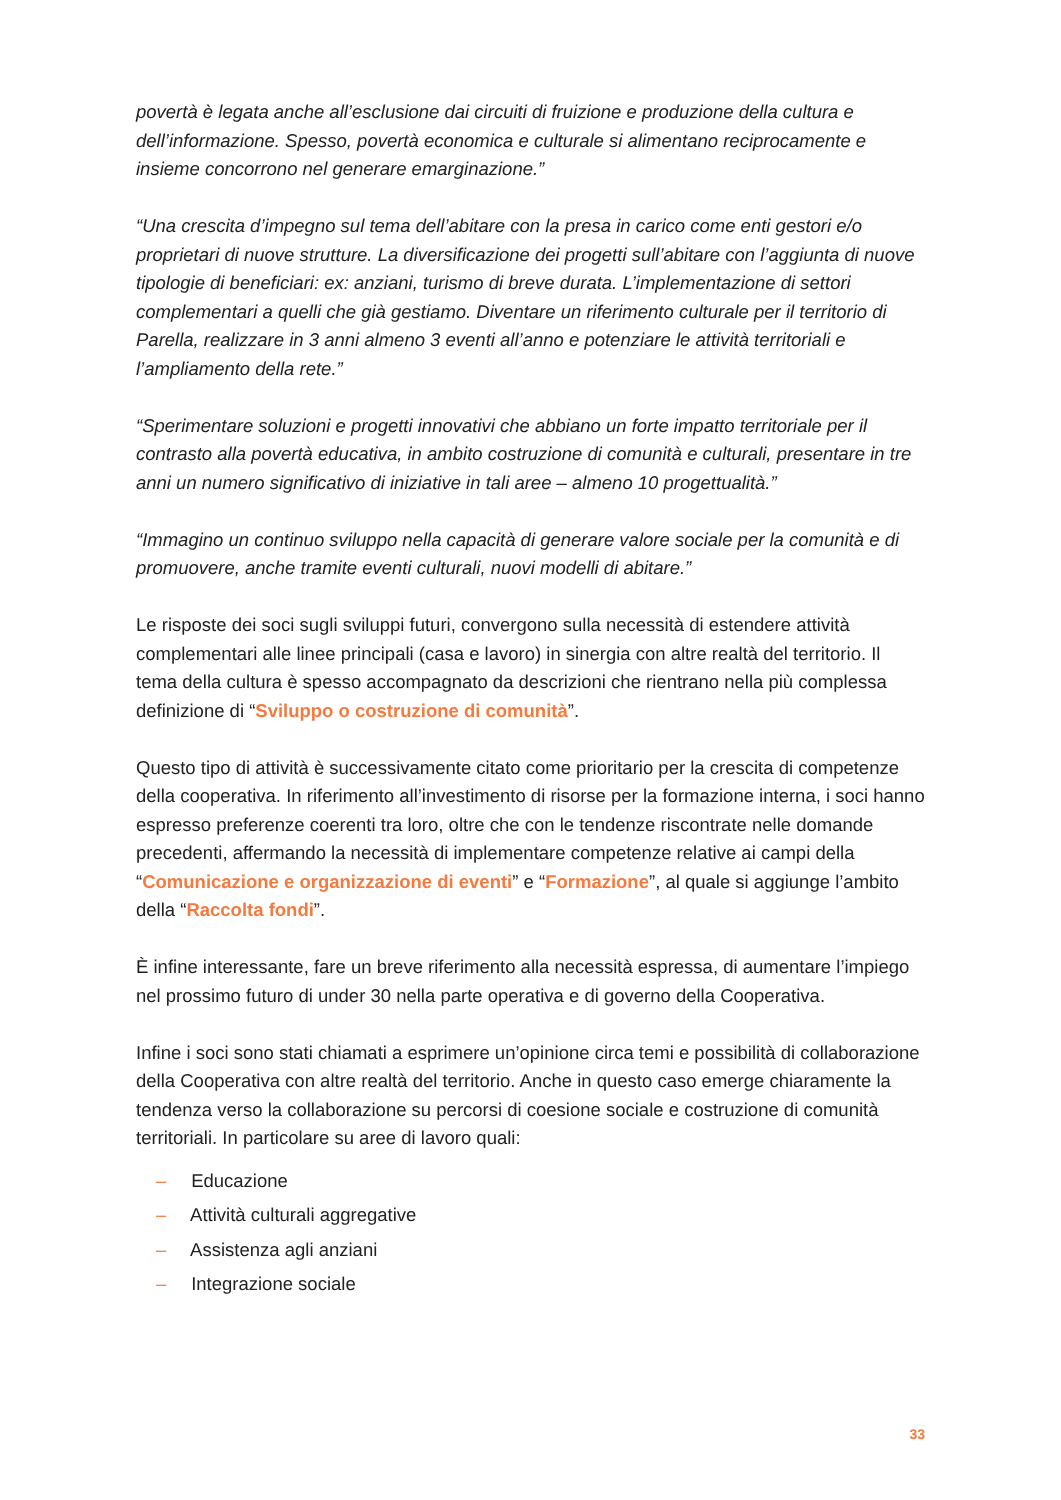povertà è legata anche all’esclusione dai circuiti di fruizione e produzione della cultura e dell’informazione. Spesso, povertà economica e culturale si alimentano reciprocamente e insieme concorrono nel generare emarginazione.”
“Una crescita d’impegno sul tema dell’abitare con la presa in carico come enti gestori e/o proprietari di nuove strutture. La diversificazione dei progetti sull’abitare con l’aggiunta di nuove tipologie di beneficiari: ex: anziani, turismo di breve durata. L’implementazione di settori complementari a quelli che già gestiamo. Diventare un riferimento culturale per il territorio di Parella, realizzare in 3 anni almeno 3 eventi all’anno e potenziare le attività territoriali e l’ampliamento della rete.”
“Sperimentare soluzioni e progetti innovativi che abbiano un forte impatto territoriale per il contrasto alla povertà educativa, in ambito costruzione di comunità e culturali, presentare in tre anni un numero significativo di iniziative in tali aree – almeno 10 progettualità.”
“Immagino un continuo sviluppo nella capacità di generare valore sociale per la comunità e di promuovere, anche tramite eventi culturali, nuovi modelli di abitare.”
Le risposte dei soci sugli sviluppi futuri, convergono sulla necessità di estendere attività complementari alle linee principali (casa e lavoro) in sinergia con altre realtà del territorio. Il tema della cultura è spesso accompagnato da descrizioni che rientrano nella più complessa definizione di “Sviluppo o costruzione di comunità”.
Questo tipo di attività è successivamente citato come prioritario per la crescita di competenze della cooperativa. In riferimento all’investimento di risorse per la formazione interna, i soci hanno espresso preferenze coerenti tra loro, oltre che con le tendenze riscontrate nelle domande precedenti, affermando la necessità di implementare competenze relative ai campi della “Comunicazione e organizzazione di eventi” e “Formazione”, al quale si aggiunge l’ambito della “Raccolta fondi”.
È infine interessante, fare un breve riferimento alla necessità espressa, di aumentare l’impiego nel prossimo futuro di under 30 nella parte operativa e di governo della Cooperativa.
Infine i soci sono stati chiamati a esprimere un’opinione circa temi e possibilità di collaborazione della Cooperativa con altre realtà del territorio. Anche in questo caso emerge chiaramente la tendenza verso la collaborazione su percorsi di coesione sociale e costruzione di comunità territoriali. In particolare su aree di lavoro quali:
– Educazione
– Attività culturali aggregative
– Assistenza agli anziani
– Integrazione sociale
33